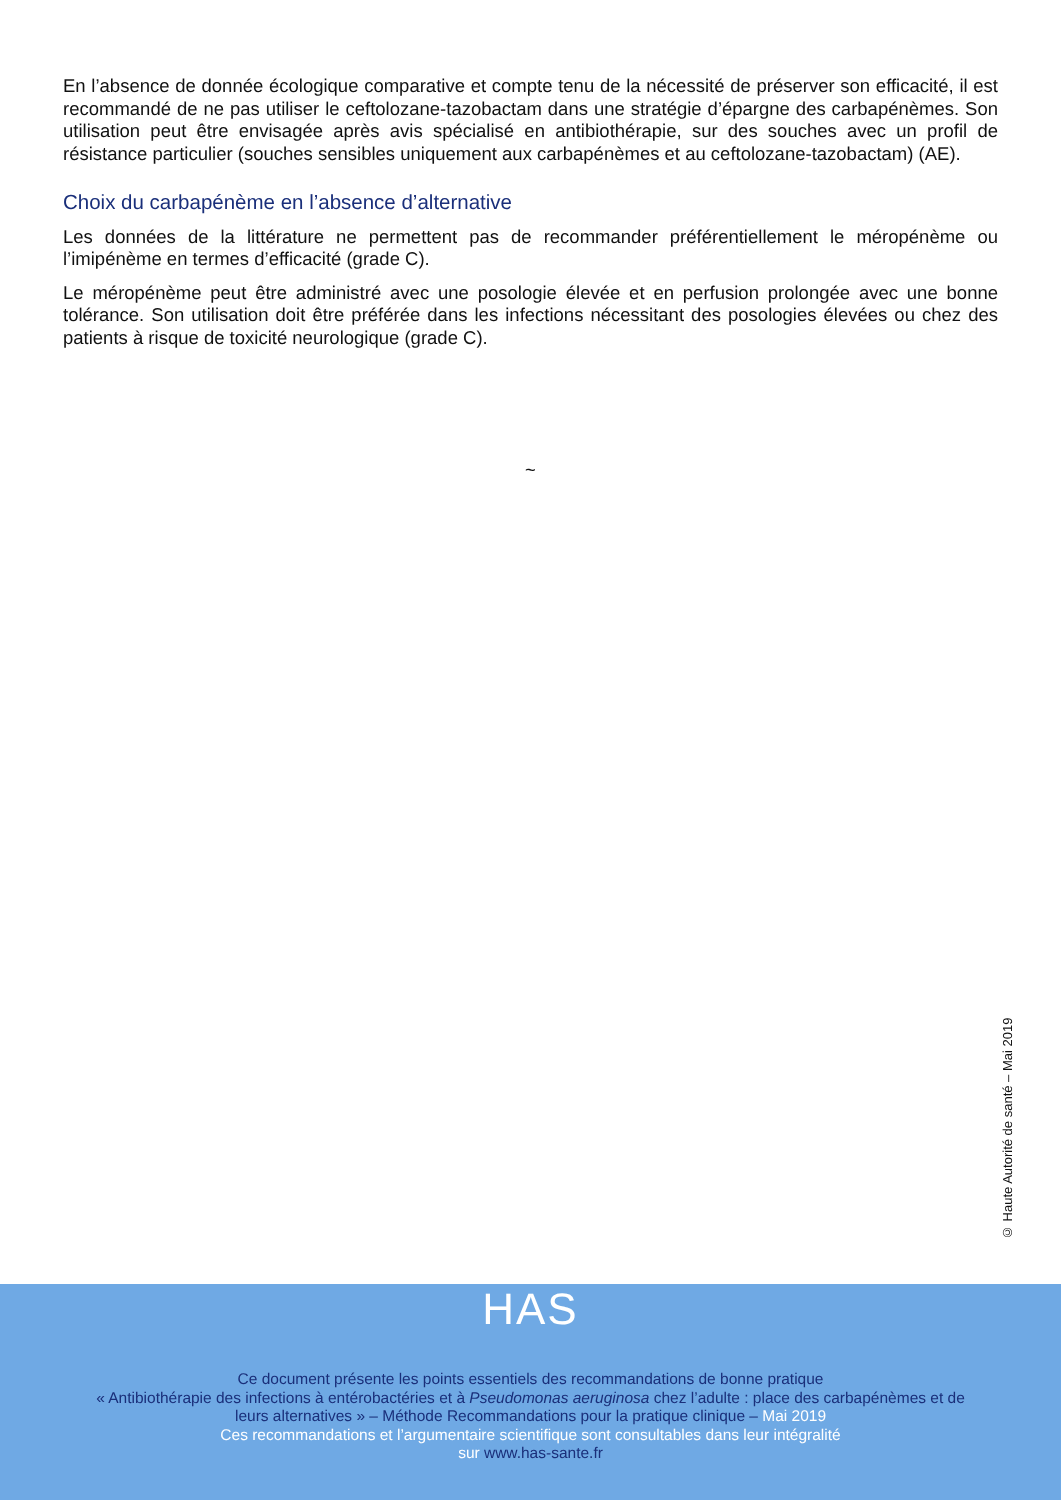En l’absence de donnée écologique comparative et compte tenu de la nécessité de préserver son efficacité, il est recommandé de ne pas utiliser le ceftolozane-tazobactam dans une stratégie d’épargne des carbapénèmes. Son utilisation peut être envisagée après avis spécialisé en antibiothérapie, sur des souches avec un profil de résistance particulier (souches sensibles uniquement aux carbapénèmes et au ceftolozane-tazobactam) (AE).
Choix du carbapénème en l’absence d’alternative
Les données de la littérature ne permettent pas de recommander préférentiellement le méropénème ou l’imipénème en termes d’efficacité (grade C).
Le méropénème peut être administré avec une posologie élevée et en perfusion prolongée avec une bonne tolérance. Son utilisation doit être préférée dans les infections nécessitant des posologies élevées ou chez des patients à risque de toxicité neurologique (grade C).
~
© Haute Autorité de santé – Mai 2019
HAS
Ce document présente les points essentiels des recommandations de bonne pratique
« Antibiothérapie des infections à entérobactéries et à Pseudomonas aeruginosa chez l’adulte : place des carbapénèmes et de
leurs alternatives » – Méthode Recommandations pour la pratique clinique – Mai 2019
Ces recommandations et l’argumentaire scientifique sont consultables dans leur intégralité
sur www.has-sante.fr